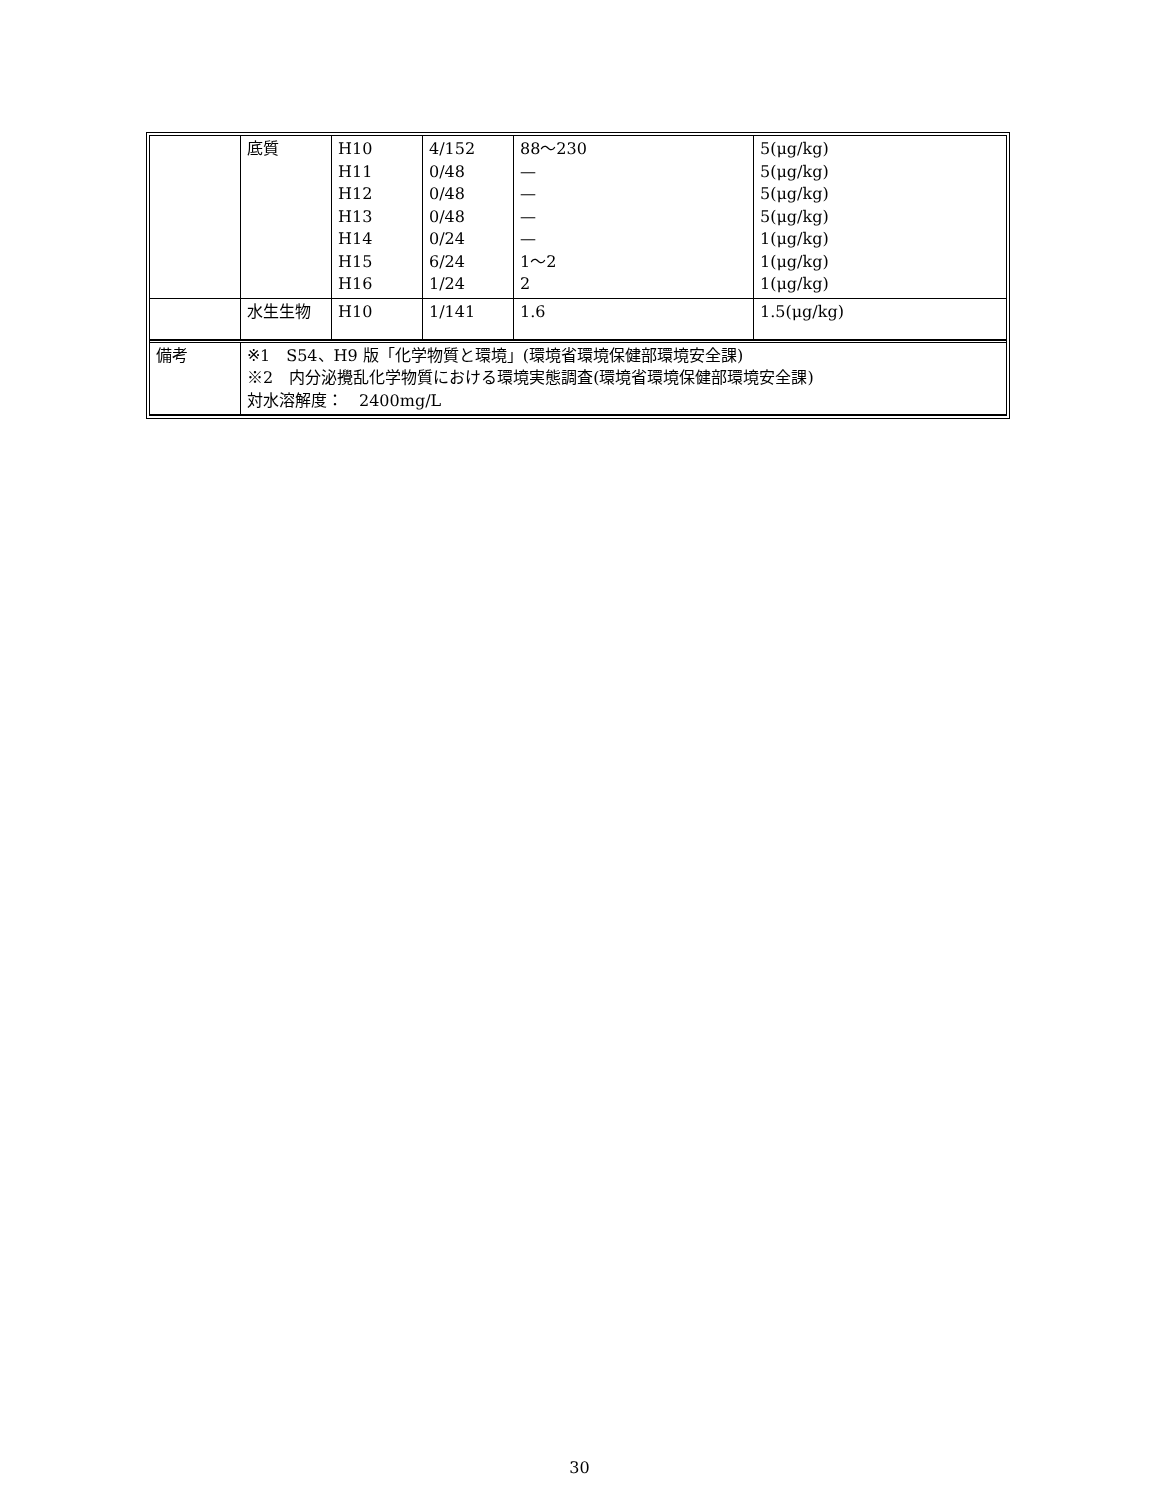| | 底質 | H10 H11 H12 H13 H14 H15 H16 | 4/152 0/48 0/48 0/48 0/24 6/24 1/24 | 88～230 — — — — 1～2 2 | 5(μg/kg) 5(μg/kg) 5(μg/kg) 5(μg/kg) 1(μg/kg) 1(μg/kg) 1(μg/kg) |
| | 水生生物 | H10 | 1/141 | 1.6 | 1.5(μg/kg) |
| 備考 | ※1 S54、H9 版「化学物質と環境」(環境省環境保健部環境安全課) ※2 内分泌攪乱化学物質における環境実態調査(環境省環境保健部環境安全課) 対水溶解度： 2400mg/L |
30